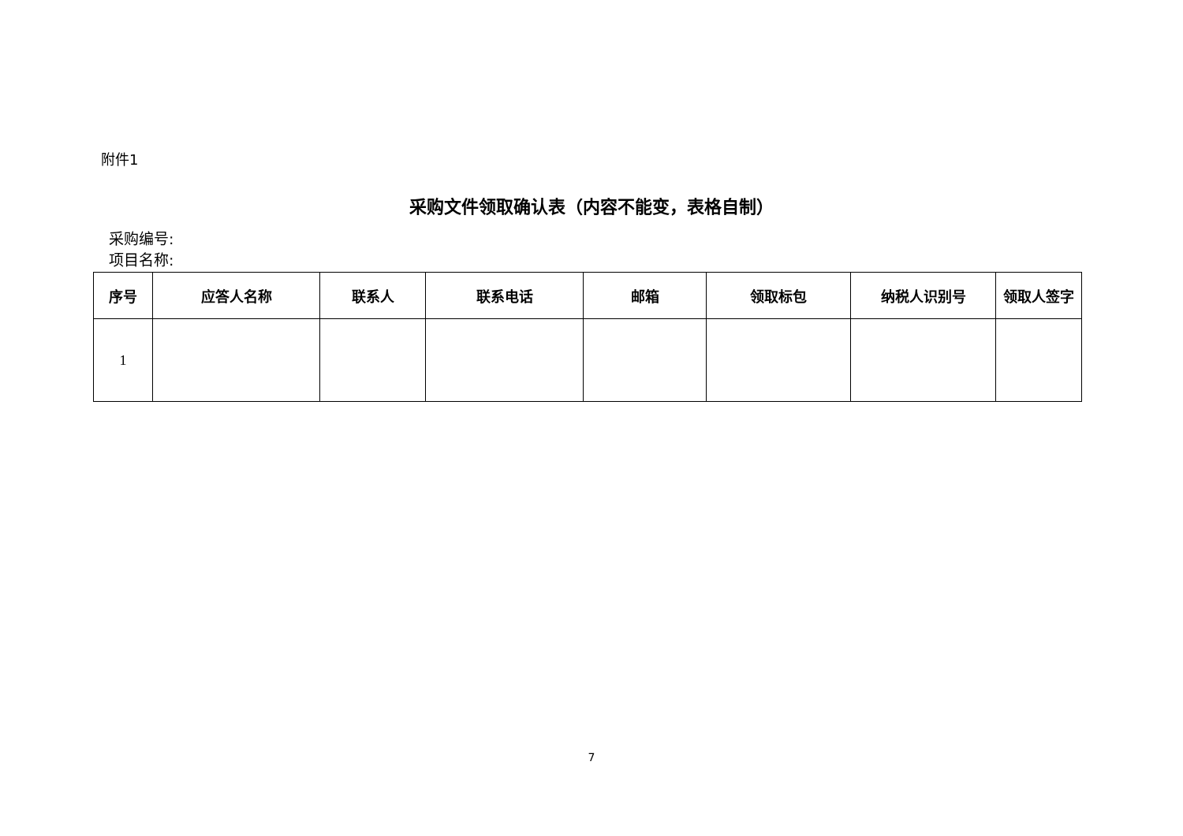附件1
采购文件领取确认表（内容不能变，表格自制）
采购编号:
项目名称:
| 序号 | 应答人名称 | 联系人 | 联系电话 | 邮箱 | 领取标包 | 纳税人识别号 | 领取人签字 |
| --- | --- | --- | --- | --- | --- | --- | --- |
| 1 | | | | | | | |
7